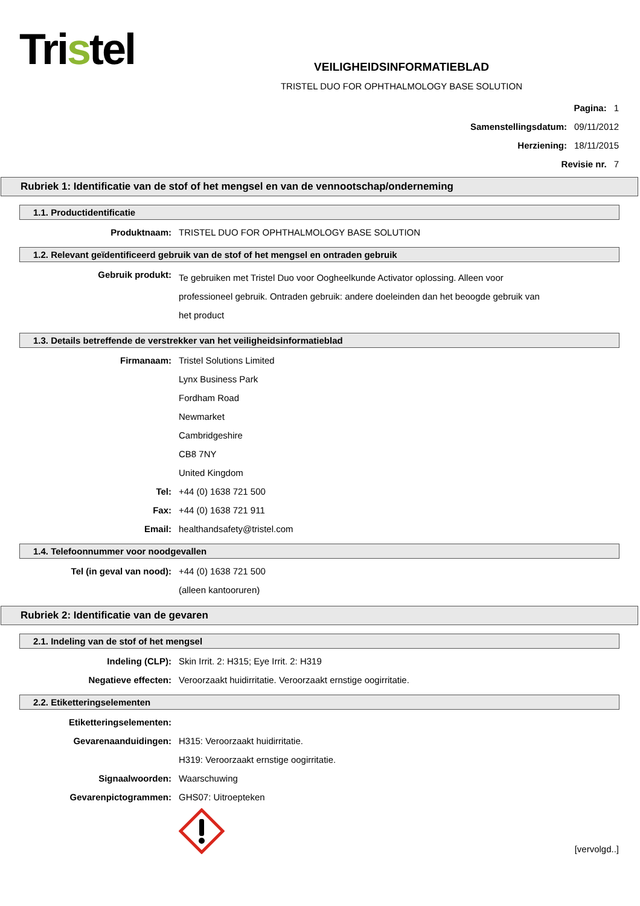Tristel
VEILIGHEIDSINFORMATIEBLAD
TRISTEL DUO FOR OPHTHALMOLOGY BASE SOLUTION
Pagina: 1
Samenstellingsdatum: 09/11/2012
Herziening: 18/11/2015
Revisie nr. 7
Rubriek 1: Identificatie van de stof of het mengsel en van de vennootschap/onderneming
1.1. Productidentificatie
Produktnaam: TRISTEL DUO FOR OPHTHALMOLOGY BASE SOLUTION
1.2. Relevant geïdentificeerd gebruik van de stof of het mengsel en ontraden gebruik
Gebruik produkt:
Te gebruiken met Tristel Duo voor Oogheelkunde Activator oplossing. Alleen voor professioneel gebruik. Ontraden gebruik: andere doeleinden dan het beoogde gebruik van het product
1.3. Details betreffende de verstrekker van het veiligheidsinformatieblad
Firmanaam: Tristel Solutions Limited
Lynx Business Park
Fordham Road
Newmarket
Cambridgeshire
CB8 7NY
United Kingdom
Tel: +44 (0) 1638 721 500
Fax: +44 (0) 1638 721 911
Email: healthandsafety@tristel.com
1.4. Telefoonnummer voor noodgevallen
Tel (in geval van nood): +44 (0) 1638 721 500
(alleen kantooruren)
Rubriek 2: Identificatie van de gevaren
2.1. Indeling van de stof of het mengsel
Indeling (CLP): Skin Irrit. 2: H315; Eye Irrit. 2: H319
Negatieve effecten: Veroorzaakt huidirritatie. Veroorzaakt ernstige oogirritatie.
2.2. Etiketteringselementen
Etiketteringselementen:
Gevarenaanduidingen: H315: Veroorzaakt huidirritatie.
H319: Veroorzaakt ernstige oogirritatie.
Signaalwoorden: Waarschuwing
Gevarenpictogrammen: GHS07: Uitroepteken
[vervolgd..]